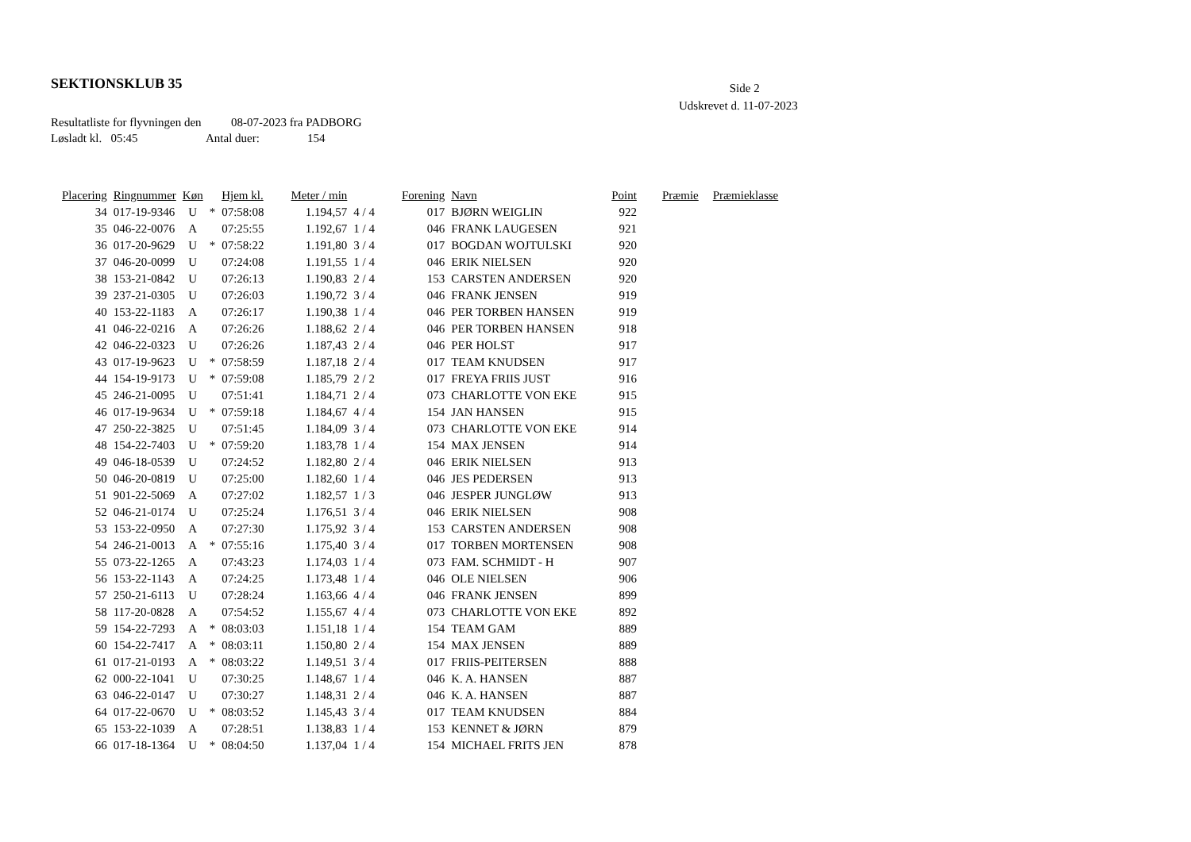SEKTIONSKLUB 35
Side 2
Udskrevet d. 11-07-2023
Resultatliste for flyvningen den 08-07-2023 fra PADBORG
Løsladt kl. 05:45 Antal duer: 154
| Placering | Ringnummer | Køn | | Hjem kl. | Meter / min | | Forening | Navn | Point | Præmie | Præmieklasse |
| --- | --- | --- | --- | --- | --- | --- | --- | --- | --- | --- | --- |
| 34 | 017-19-9346 | U | * | 07:58:08 | 1.194,57 | 4 / 4 | 017 | BJØRN WEIGLIN | 922 | | |
| 35 | 046-22-0076 | A | | 07:25:55 | 1.192,67 | 1 / 4 | 046 | FRANK LAUGESEN | 921 | | |
| 36 | 017-20-9629 | U | * | 07:58:22 | 1.191,80 | 3 / 4 | 017 | BOGDAN WOJTULSKI | 920 | | |
| 37 | 046-20-0099 | U | | 07:24:08 | 1.191,55 | 1 / 4 | 046 | ERIK NIELSEN | 920 | | |
| 38 | 153-21-0842 | U | | 07:26:13 | 1.190,83 | 2 / 4 | 153 | CARSTEN ANDERSEN | 920 | | |
| 39 | 237-21-0305 | U | | 07:26:03 | 1.190,72 | 3 / 4 | 046 | FRANK JENSEN | 919 | | |
| 40 | 153-22-1183 | A | | 07:26:17 | 1.190,38 | 1 / 4 | 046 | PER TORBEN HANSEN | 919 | | |
| 41 | 046-22-0216 | A | | 07:26:26 | 1.188,62 | 2 / 4 | 046 | PER TORBEN HANSEN | 918 | | |
| 42 | 046-22-0323 | U | | 07:26:26 | 1.187,43 | 2 / 4 | 046 | PER HOLST | 917 | | |
| 43 | 017-19-9623 | U | * | 07:58:59 | 1.187,18 | 2 / 4 | 017 | TEAM KNUDSEN | 917 | | |
| 44 | 154-19-9173 | U | * | 07:59:08 | 1.185,79 | 2 / 2 | 017 | FREYA FRIIS JUST | 916 | | |
| 45 | 246-21-0095 | U | | 07:51:41 | 1.184,71 | 2 / 4 | 073 | CHARLOTTE VON EKE | 915 | | |
| 46 | 017-19-9634 | U | * | 07:59:18 | 1.184,67 | 4 / 4 | 154 | JAN HANSEN | 915 | | |
| 47 | 250-22-3825 | U | | 07:51:45 | 1.184,09 | 3 / 4 | 073 | CHARLOTTE VON EKE | 914 | | |
| 48 | 154-22-7403 | U | * | 07:59:20 | 1.183,78 | 1 / 4 | 154 | MAX JENSEN | 914 | | |
| 49 | 046-18-0539 | U | | 07:24:52 | 1.182,80 | 2 / 4 | 046 | ERIK NIELSEN | 913 | | |
| 50 | 046-20-0819 | U | | 07:25:00 | 1.182,60 | 1 / 4 | 046 | JES PEDERSEN | 913 | | |
| 51 | 901-22-5069 | A | | 07:27:02 | 1.182,57 | 1 / 3 | 046 | JESPER JUNGLØW | 913 | | |
| 52 | 046-21-0174 | U | | 07:25:24 | 1.176,51 | 3 / 4 | 046 | ERIK NIELSEN | 908 | | |
| 53 | 153-22-0950 | A | | 07:27:30 | 1.175,92 | 3 / 4 | 153 | CARSTEN ANDERSEN | 908 | | |
| 54 | 246-21-0013 | A | * | 07:55:16 | 1.175,40 | 3 / 4 | 017 | TORBEN MORTENSEN | 908 | | |
| 55 | 073-22-1265 | A | | 07:43:23 | 1.174,03 | 1 / 4 | 073 | FAM. SCHMIDT - H | 907 | | |
| 56 | 153-22-1143 | A | | 07:24:25 | 1.173,48 | 1 / 4 | 046 | OLE NIELSEN | 906 | | |
| 57 | 250-21-6113 | U | | 07:28:24 | 1.163,66 | 4 / 4 | 046 | FRANK JENSEN | 899 | | |
| 58 | 117-20-0828 | A | | 07:54:52 | 1.155,67 | 4 / 4 | 073 | CHARLOTTE VON EKE | 892 | | |
| 59 | 154-22-7293 | A | * | 08:03:03 | 1.151,18 | 1 / 4 | 154 | TEAM GAM | 889 | | |
| 60 | 154-22-7417 | A | * | 08:03:11 | 1.150,80 | 2 / 4 | 154 | MAX JENSEN | 889 | | |
| 61 | 017-21-0193 | A | * | 08:03:22 | 1.149,51 | 3 / 4 | 017 | FRIIS-PEITERSEN | 888 | | |
| 62 | 000-22-1041 | U | | 07:30:25 | 1.148,67 | 1 / 4 | 046 | K. A. HANSEN | 887 | | |
| 63 | 046-22-0147 | U | | 07:30:27 | 1.148,31 | 2 / 4 | 046 | K. A. HANSEN | 887 | | |
| 64 | 017-22-0670 | U | * | 08:03:52 | 1.145,43 | 3 / 4 | 017 | TEAM KNUDSEN | 884 | | |
| 65 | 153-22-1039 | A | | 07:28:51 | 1.138,83 | 1 / 4 | 153 | KENNET & JØRN | 879 | | |
| 66 | 017-18-1364 | U | * | 08:04:50 | 1.137,04 | 1 / 4 | 154 | MICHAEL FRITS JEN | 878 | | |